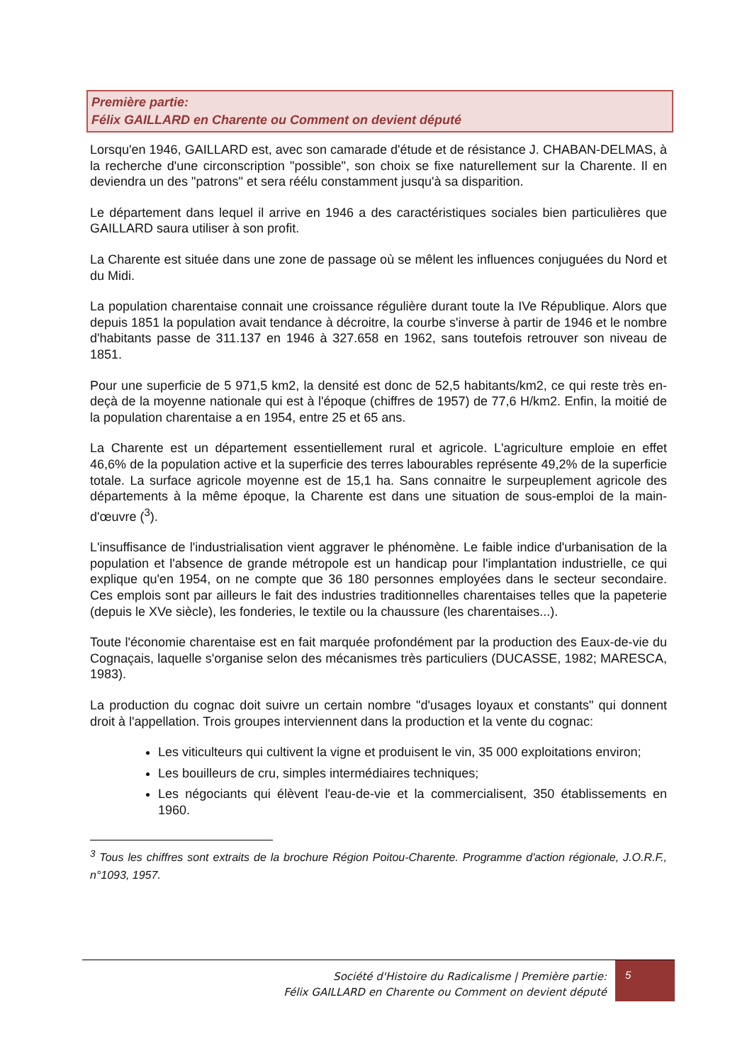Première partie:
Félix GAILLARD en Charente ou Comment on devient député
Lorsqu'en 1946, GAILLARD est, avec son camarade d'étude et de résistance J. CHABAN-DELMAS, à la recherche d'une circonscription "possible", son choix se fixe naturellement sur la Charente. Il en deviendra un des "patrons" et sera réélu constamment jusqu'à sa disparition.
Le département dans lequel il arrive en 1946 a des caractéristiques sociales bien particulières que GAILLARD saura utiliser à son profit.
La Charente est située dans une zone de passage où se mêlent les influences conjuguées du Nord et du Midi.
La population charentaise connait une croissance régulière durant toute la IVe République. Alors que depuis 1851 la population avait tendance à décroitre, la courbe s'inverse à partir de 1946 et le nombre d'habitants passe de 311.137 en 1946 à 327.658 en 1962, sans toutefois retrouver son niveau de 1851.
Pour une superficie de 5 971,5 km2, la densité est donc de 52,5 habitants/km2, ce qui reste très en-deçà de la moyenne nationale qui est à l'époque (chiffres de 1957) de 77,6 H/km2. Enfin, la moitié de la population charentaise a en 1954, entre 25 et 65 ans.
La Charente est un département essentiellement rural et agricole. L'agriculture emploie en effet 46,6% de la population active et la superficie des terres labourables représente 49,2% de la superficie totale. La surface agricole moyenne est de 15,1 ha. Sans connaitre le surpeuplement agricole des départements à la même époque, la Charente est dans une situation de sous-emploi de la main-d'œuvre (<sup>3</sup>).
L'insuffisance de l'industrialisation vient aggraver le phénomène. Le faible indice d'urbanisation de la population et l'absence de grande métropole est un handicap pour l'implantation industrielle, ce qui explique qu'en 1954, on ne compte que 36 180 personnes employées dans le secteur secondaire. Ces emplois sont par ailleurs le fait des industries traditionnelles charentaises telles que la papeterie (depuis le XVe siècle), les fonderies, le textile ou la chaussure (les charentaises...).
Toute l'économie charentaise est en fait marquée profondément par la production des Eaux-de-vie du Cognaçais, laquelle s'organise selon des mécanismes très particuliers (DUCASSE, 1982; MARESCA, 1983).
La production du cognac doit suivre un certain nombre "d'usages loyaux et constants" qui donnent droit à l'appellation. Trois groupes interviennent dans la production et la vente du cognac:
Les viticulteurs qui cultivent la vigne et produisent le vin, 35 000 exploitations environ;
Les bouilleurs de cru, simples intermédiaires techniques;
Les négociants qui élèvent l'eau-de-vie et la commercialisent, 350 établissements en 1960.
<sup>3</sup> Tous les chiffres sont extraits de la brochure Région Poitou-Charente. Programme d'action régionale, J.O.R.F., n°1093, 1957.
Société d'Histoire du Radicalisme | Première partie:
Félix GAILLARD en Charente ou Comment on devient député
5